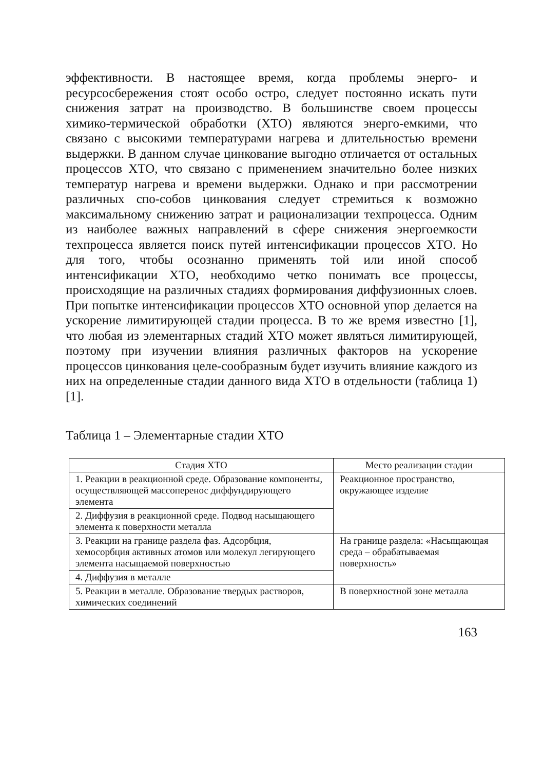эффективности. В настоящее время, когда проблемы энерго- и ресурсосбережения стоят особо остро, следует постоянно искать пути снижения затрат на производство. В большинстве своем процессы химико-термической обработки (ХТО) являются энерго-емкими, что связано с высокими температурами нагрева и длительностью времени выдержки. В данном случае цинкование выгодно отличается от остальных процессов ХТО, что связано с применением значительно более низких температур нагрева и времени выдержки. Однако и при рассмотрении различных спо-собов цинкования следует стремиться к возможно максимальному снижению затрат и рационализации техпроцесса. Одним из наиболее важных направлений в сфере снижения энергоемкости техпроцесса является поиск путей интенсификации процессов ХТО. Но для того, чтобы осознанно применять той или иной способ интенсификации ХТО, необходимо четко понимать все процессы, происходящие на различных стадиях формирования диффузионных слоев. При попытке интенсификации процессов ХТО основной упор делается на ускорение лимитирующей стадии процесса. В то же время известно [1], что любая из элементарных стадий ХТО может являться лимитирующей, поэтому при изучении влияния различных факторов на ускорение процессов цинкования целе-сообразным будет изучить влияние каждого из них на определенные стадии данного вида ХТО в отдельности (таблица 1) [1].
Таблица 1 – Элементарные стадии ХТО
| Стадия ХТО | Место реализации стадии |
| --- | --- |
| 1. Реакции в реакционной среде. Образование компоненты, осуществляющей массоперенос диффундирующего элемента | Реакционное пространство, окружающее изделие |
| 2. Диффузия в реакционной среде. Подвод насыщающего элемента к поверхности металла | |
| 3. Реакции на границе раздела фаз. Адсорбция, хемосорбция активных атомов или молекул легирующего элемента насыщаемой поверхностью | На границе раздела: «Насыщающая среда – обрабатываемая поверхность» |
| 4. Диффузия в металле | |
| 5. Реакции в металле. Образование твердых растворов, химических соединений | В поверхностной зоне металла |
163